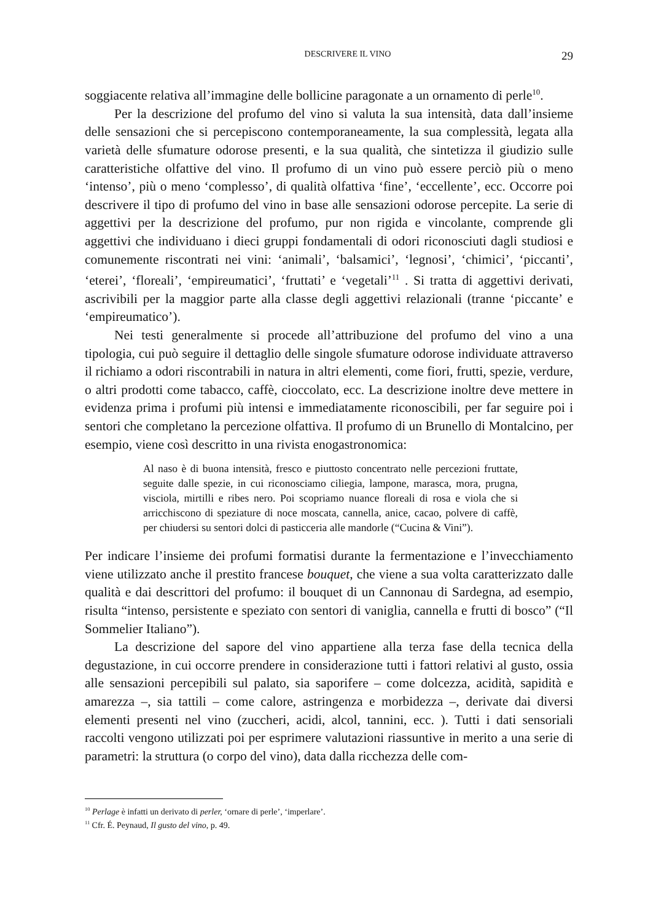DESCRIVERE IL VINO 29
soggiacente relativa all’immagine delle bollicine paragonate a un ornamento di perle<sup>10</sup>.
Per la descrizione del profumo del vino si valuta la sua intensità, data dall’insieme delle sensazioni che si percepiscono contemporaneamente, la sua complessità, legata alla varietà delle sfumature odorose presenti, e la sua qualità, che sintetizza il giudizio sulle caratteristiche olfattive del vino. Il profumo di un vino può essere perciò più o meno ‘intenso’, più o meno ‘complesso’, di qualità olfattiva ‘fine’, ‘eccellente’, ecc. Occorre poi descrivere il tipo di profumo del vino in base alle sensazioni odorose percepite. La serie di aggettivi per la descrizione del profumo, pur non rigida e vincolante, comprende gli aggettivi che individuano i dieci gruppi fondamentali di odori riconosciuti dagli studiosi e comunemente riscontrati nei vini: ‘animali’, ‘balsamici’, ‘legnosi’, ‘chimici’, ‘piccanti’, ‘eterei’, ‘floreali’, ‘empireumatici’, ‘fruttati’ e ‘vegetali’<sup>11</sup> . Si tratta di aggettivi derivati, ascrivibili per la maggior parte alla classe degli aggettivi relazionali (tranne ‘piccante’ e ‘empireumatico’).
Nei testi generalmente si procede all’attribuzione del profumo del vino a una tipologia, cui può seguire il dettaglio delle singole sfumature odorose individuate attraverso il richiamo a odori riscontrabili in natura in altri elementi, come fiori, frutti, spezie, verdure, o altri prodotti come tabacco, caffè, cioccolato, ecc. La descrizione inoltre deve mettere in evidenza prima i profumi più intensi e immediatamente riconoscibili, per far seguire poi i sentori che completano la percezione olfattiva. Il profumo di un Brunello di Montalcino, per esempio, viene così descritto in una rivista enogastronomica:
Al naso è di buona intensità, fresco e piuttosto concentrato nelle percezioni fruttate, seguite dalle spezie, in cui riconosciamo ciliegia, lampone, marasca, mora, prugna, visciola, mirtilli e ribes nero. Poi scopriamo nuance floreali di rosa e viola che si arricchiscono di speziature di noce moscata, cannella, anice, cacao, polvere di caffè, per chiudersi su sentori dolci di pasticceria alle mandorle (“Cucina & Vini”).
Per indicare l’insieme dei profumi formatisi durante la fermentazione e l’invecchiamento viene utilizzato anche il prestito francese bouquet, che viene a sua volta caratterizzato dalle qualità e dai descrittori del profumo: il bouquet di un Cannonau di Sardegna, ad esempio, risulta “intenso, persistente e speziato con sentori di vaniglia, cannella e frutti di bosco” (“Il Sommelier Italiano”).
La descrizione del sapore del vino appartiene alla terza fase della tecnica della degustazione, in cui occorre prendere in considerazione tutti i fattori relativi al gusto, ossia alle sensazioni percepibili sul palato, sia saporifere – come dolcezza, acidità, sapidità e amarezza –, sia tattili – come calore, astringenza e morbidezza –, derivate dai diversi elementi presenti nel vino (zuccheri, acidi, alcol, tannini, ecc. ). Tutti i dati sensoriali raccolti vengono utilizzati poi per esprimere valutazioni riassuntive in merito a una serie di parametri: la struttura (o corpo del vino), data dalla ricchezza delle com-
<sup>10</sup> Perlage è infatti un derivato di perler, ‘ornare di perle’, ‘imperlare’.
<sup>11</sup> Cfr. É. Peynaud, Il gusto del vino, p. 49.